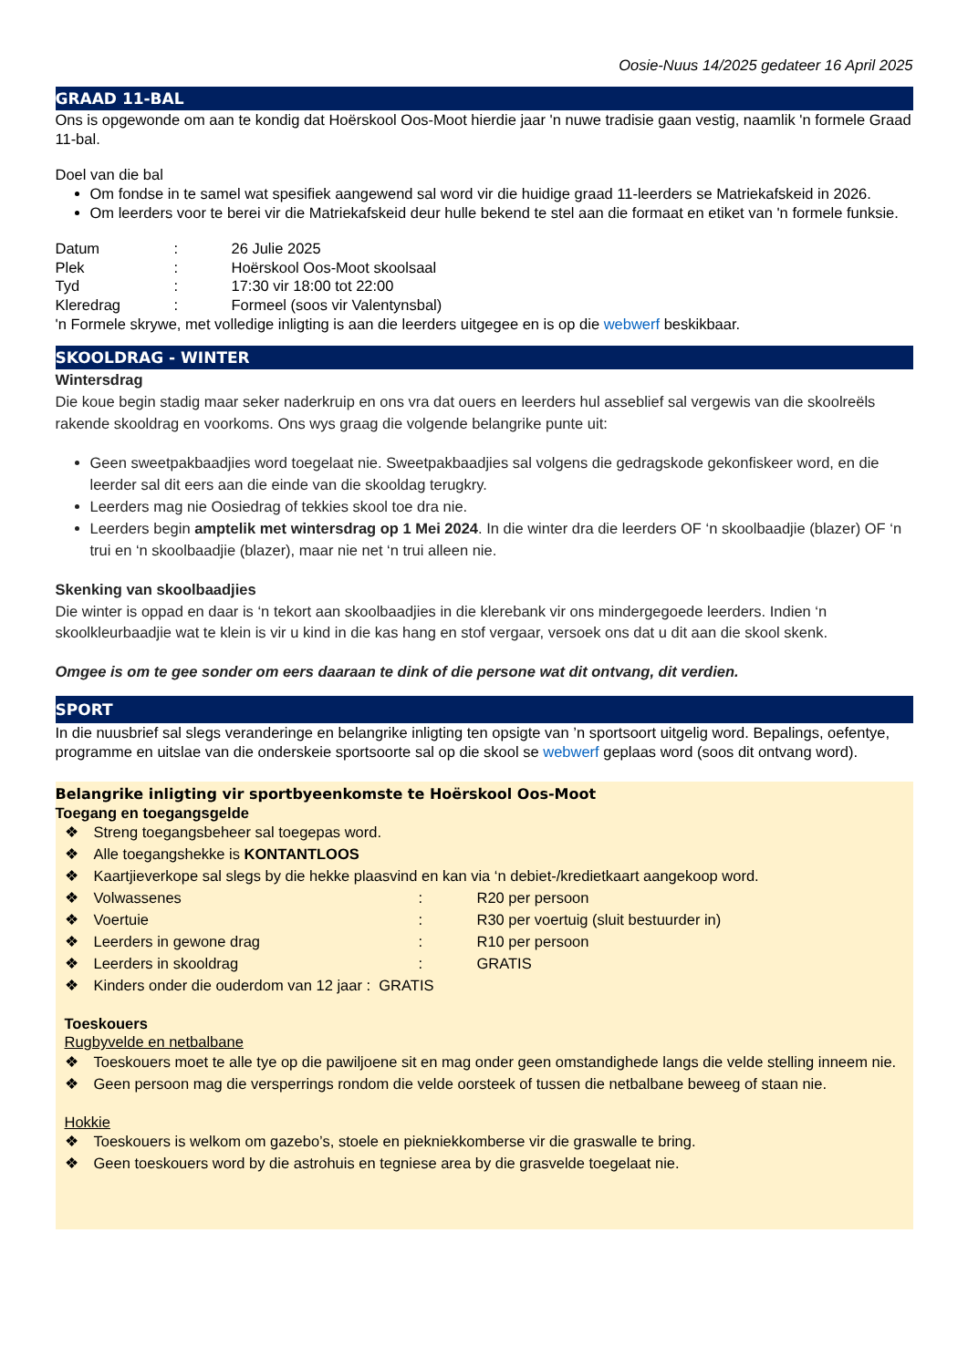Oosie-Nuus 14/2025 gedateer 16 April 2025
GRAAD 11-BAL
Ons is opgewonde om aan te kondig dat Hoërskool Oos-Moot hierdie jaar 'n nuwe tradisie gaan vestig, naamlik 'n formele Graad 11-bal.
Doel van die bal
Om fondse in te samel wat spesifiek aangewend sal word vir die huidige graad 11-leerders se Matriekafskeid in 2026.
Om leerders voor te berei vir die Matriekafskeid deur hulle bekend te stel aan die formaat en etiket van 'n formele funksie.
Datum: 26 Julie 2025
Plek: Hoërskool Oos-Moot skoolsaal
Tyd: 17:30 vir 18:00 tot 22:00
Kleredrag: Formeel (soos vir Valentynsbal)
'n Formele skrywe, met volledige inligting is aan die leerders uitgegee en is op die webwerf beskikbaar.
SKOOLDRAG - WINTER
Wintersdrag
Die koue begin stadig maar seker naderkruip en ons vra dat ouers en leerders hul asseblief sal vergewis van die skoolreëls rakende skooldrag en voorkoms. Ons wys graag die volgende belangrike punte uit:
Geen sweetpakbaadjies word toegelaat nie. Sweetpakbaadjies sal volgens die gedragskode gekonfiskeer word, en die leerder sal dit eers aan die einde van die skooldag terugkry.
Leerders mag nie Oosiedrag of tekkies skool toe dra nie.
Leerders begin amptelik met wintersdrag op 1 Mei 2024. In die winter dra die leerders OF ‘n skoolbaadjie (blazer) OF ‘n trui en ‘n skoolbaadjie (blazer), maar nie net ‘n trui alleen nie.
Skenking van skoolbaadjies
Die winter is oppad en daar is ‘n tekort aan skoolbaadjies in die klerebank vir ons mindergegoede leerders. Indien ‘n skoolkleurbaadjie wat te klein is vir u kind in die kas hang en stof vergaar, versoek ons dat u dit aan die skool skenk.
Omgee is om te gee sonder om eers daaraan te dink of die persone wat dit ontvang, dit verdien.
SPORT
In die nuusbrief sal slegs veranderinge en belangrike inligting ten opsigte van ’n sportsoort uitgelig word. Bepalings, oefentye, programme en uitslae van die onderskeie sportsoorte sal op die skool se webwerf geplaas word (soos dit ontvang word).
Belangrike inligting vir sportbyeenkomste te Hoërskool Oos-Moot
Toegang en toegangsgelde
❖ Streng toegangsbeheer sal toegepas word.
❖ Alle toegangshekke is KONTANTLOOS
❖ Kaartjieverkope sal slegs by die hekke plaasvind en kan via ‘n debiet-/kredietkaart aangekoop word.
❖ Volwassenes: R20 per persoon
❖ Voertuie: R30 per voertuig (sluit bestuurder in)
❖ Leerders in gewone drag: R10 per persoon
❖ Leerders in skooldrag: GRATIS
❖ Kinders onder die ouderdom van 12 jaar : GRATIS
Toeskouers
Rugbyvelde en netbalbane
❖ Toeskouers moet te alle tye op die pawiljoene sit en mag onder geen omstandighede langs die velde stelling inneem nie.
❖ Geen persoon mag die versperrings rondom die velde oorsteek of tussen die netbalbane beweeg of staan nie.
Hokkie
❖ Toeskouers is welkom om gazebo’s, stoele en piekniekkomberse vir die graswalle te bring.
❖ Geen toeskouers word by die astrohuis en tegniese area by die grasvelde toegelaat nie.